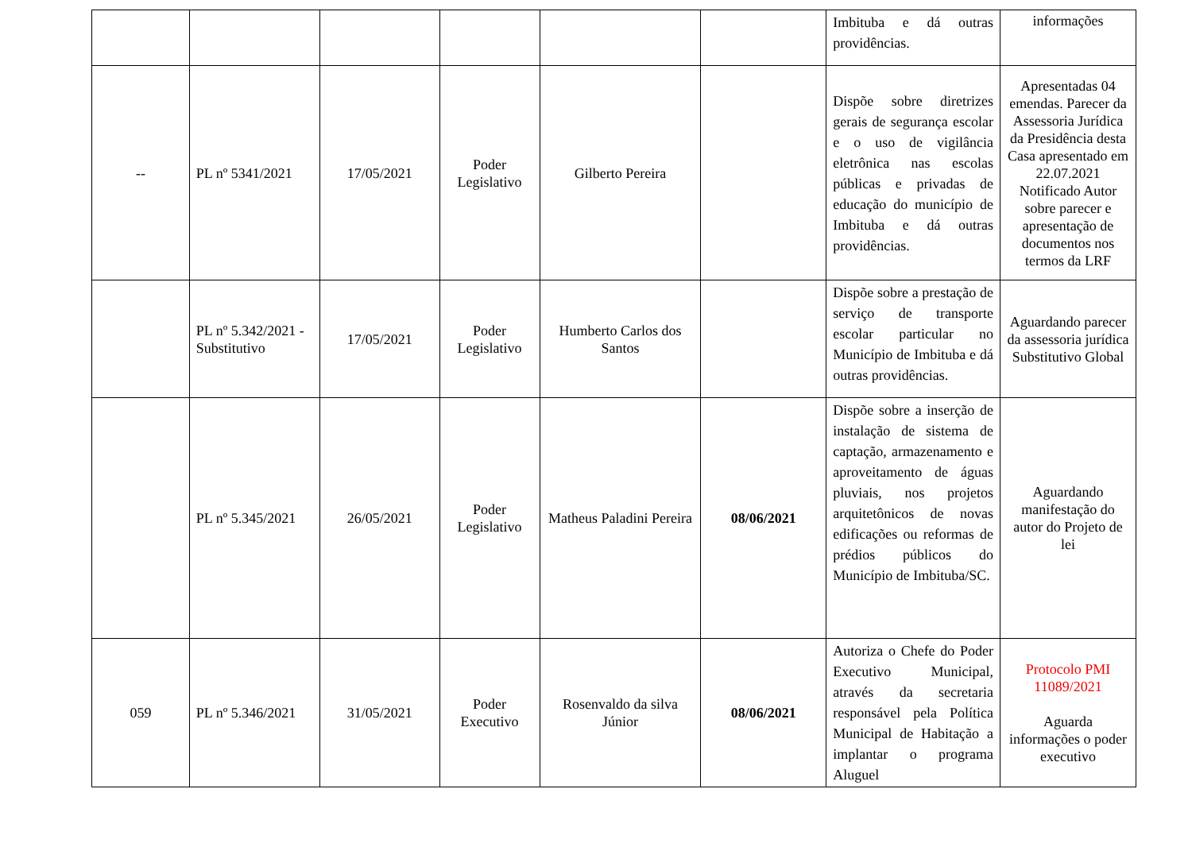| | | | | | | Imbituba e dá outras providências. | informações |
| -- | PL nº 5341/2021 | 17/05/2021 | Poder Legislativo | Gilberto Pereira | | Dispõe sobre diretrizes gerais de segurança escolar e o uso de vigilância eletrônica nas escolas públicas e privadas de educação do município de Imbituba e dá outras providências. | Apresentadas 04 emendas. Parecer da Assessoria Jurídica da Presidência desta Casa apresentado em 22.07.2021 Notificado Autor sobre parecer e apresentação de documentos nos termos da LRF |
| | PL nº 5.342/2021 - Substitutivo | 17/05/2021 | Poder Legislativo | Humberto Carlos dos Santos | | Dispõe sobre a prestação de serviço de transporte escolar particular no Município de Imbituba e dá outras providências. | Aguardando parecer da assessoria jurídica Substitutivo Global |
| | PL nº 5.345/2021 | 26/05/2021 | Poder Legislativo | Matheus Paladini Pereira | 08/06/2021 | Dispõe sobre a inserção de instalação de sistema de captação, armazenamento e aproveitamento de águas pluviais, nos projetos arquitetônicos de novas edificações ou reformas de prédios públicos do Município de Imbituba/SC. | Aguardando manifestação do autor do Projeto de lei |
| 059 | PL nº 5.346/2021 | 31/05/2021 | Poder Executivo | Rosenvaldo da silva Júnior | 08/06/2021 | Autoriza o Chefe do Poder Executivo Municipal, através da secretaria responsável pela Política Municipal de Habitação a implantar o programa Aluguel | Protocolo PMI 11089/2021 Aguarda informações o poder executivo |